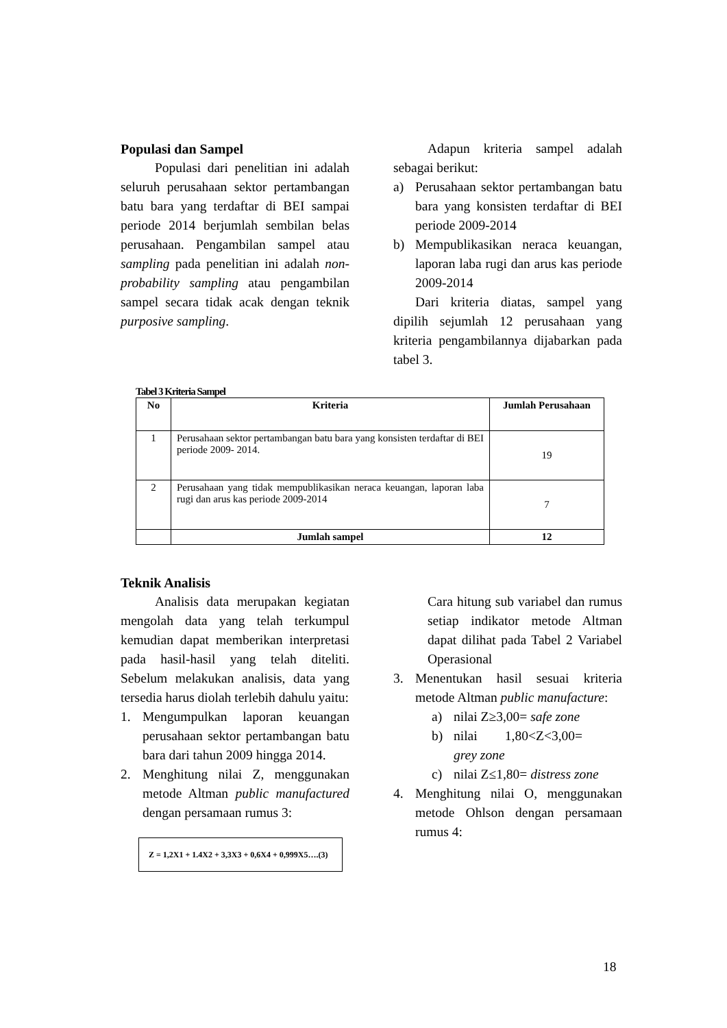Populasi dan Sampel
Populasi dari penelitian ini adalah seluruh perusahaan sektor pertambangan batu bara yang terdaftar di BEI sampai periode 2014 berjumlah sembilan belas perusahaan. Pengambilan sampel atau sampling pada penelitian ini adalah non-probability sampling atau pengambilan sampel secara tidak acak dengan teknik purposive sampling.
Adapun kriteria sampel adalah sebagai berikut:
a) Perusahaan sektor pertambangan batu bara yang konsisten terdaftar di BEI periode 2009-2014
b) Mempublikasikan neraca keuangan, laporan laba rugi dan arus kas periode 2009-2014
Dari kriteria diatas, sampel yang dipilih sejumlah 12 perusahaan yang kriteria pengambilannya dijabarkan pada tabel 3.
Tabel 3 Kriteria Sampel
| No | Kriteria | Jumlah Perusahaan |
| --- | --- | --- |
| 1 | Perusahaan sektor pertambangan batu bara yang konsisten terdaftar di BEI periode 2009- 2014. | 19 |
| 2 | Perusahaan yang tidak mempublikasikan neraca keuangan, laporan laba rugi dan arus kas periode 2009-2014 | 7 |
| | Jumlah sampel | 12 |
Teknik Analisis
Analisis data merupakan kegiatan mengolah data yang telah terkumpul kemudian dapat memberikan interpretasi pada hasil-hasil yang telah diteliti. Sebelum melakukan analisis, data yang tersedia harus diolah terlebih dahulu yaitu:
1. Mengumpulkan laporan keuangan perusahaan sektor pertambangan batu bara dari tahun 2009 hingga 2014.
2. Menghitung nilai Z, menggunakan metode Altman public manufactured dengan persamaan rumus 3:
Z = 1,2X1 + 1.4X2 + 3,3X3 + 0,6X4 + 0,999X5….(3)
Cara hitung sub variabel dan rumus setiap indikator metode Altman dapat dilihat pada Tabel 2 Variabel Operasional
3. Menentukan hasil sesuai kriteria metode Altman public manufacture:
a) nilai Z≥3,00= safe zone
b) nilai 1,80<Z<3,00= grey zone
c) nilai Z≤1,80= distress zone
4. Menghitung nilai O, menggunakan metode Ohlson dengan persamaan rumus 4:
18